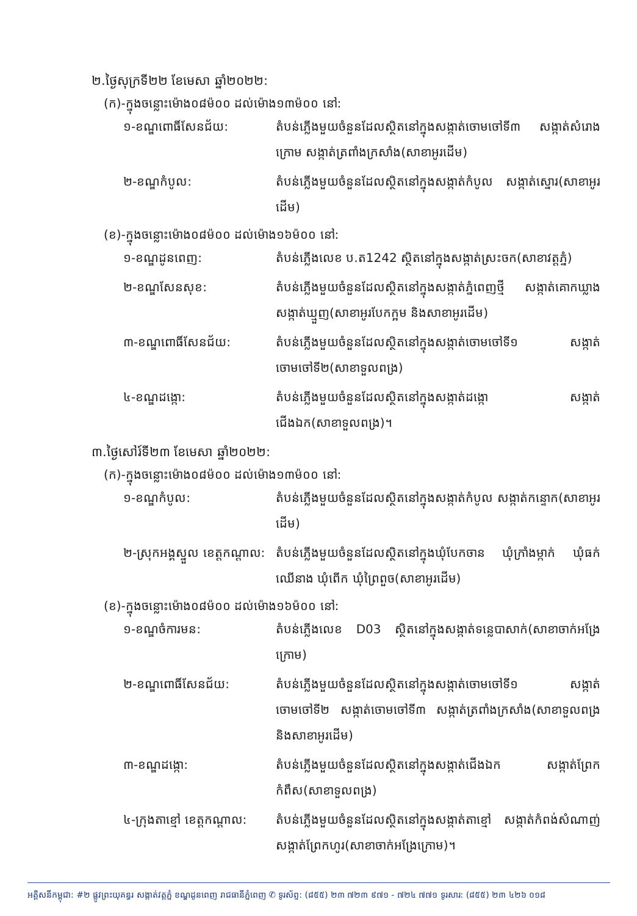២.ថ្ងៃសុក្រទី២២ ខែមេសា ឆ្នាំ២០២២:
(ក)-ក្នុងចន្លោះម៉ោង០៨ម៉០០ ដល់ម៉ោង១៣ម៉០០ នៅ:
១-ខណ្ឌពោធិ៍សែនជ័យ: តំបន់ភ្លើងមួយចំនួនដែលស្ថិតនៅក្នុងសង្កាត់ចោមចៅទី៣ សង្កាត់សំរោងក្រោម សង្កាត់ត្រពាំងក្រសាំង(សាខាអូរដើម)
២-ខណ្ឌកំបូល: តំបន់ភ្លើងមួយចំនួនដែលស្ថិតនៅក្នុងសង្កាត់កំបូល សង្កាត់ស្នោរ(សាខាអូរដើម)
(ខ)-ក្នុងចន្លោះម៉ោង០៨ម៉០០ ដល់ម៉ោង១៦ម៉០០ នៅ:
១-ខណ្ឌដូនពេញ: តំបន់ភ្លើងលេខ ប.ត1242 ស្ថិតនៅក្នុងសង្កាត់ស្រះចក(សាខាវត្តភ្នំ)
២-ខណ្ឌសែនសុខ: តំបន់ភ្លើងមួយចំនួនដែលស្ថិតនៅក្នុងសង្កាត់ភ្នំពេញថ្មី សង្កាត់គោកឃ្លាង សង្កាត់ឃ្មួញ(សាខាអូរបែកក្អម និងសាខាអូរដើម)
៣-ខណ្ឌពោធិ៍សែនជ័យ: តំបន់ភ្លើងមួយចំនួនដែលស្ថិតនៅក្នុងសង្កាត់ចោមចៅទី១ សង្កាត់ចោមចៅទី២(សាខាទួលពង្រ)
៤-ខណ្ឌដង្កោ: តំបន់ភ្លើងមួយចំនួនដែលស្ថិតនៅក្នុងសង្កាត់ដង្កោ សង្កាត់ជើងឯក(សាខាទួលពង្រ)។
៣.ថ្ងៃសៅរ៍ទី២៣ ខែមេសា ឆ្នាំ២០២២:
(ក)-ក្នុងចន្លោះម៉ោង០៨ម៉០០ ដល់ម៉ោង១៣ម៉០០ នៅ:
១-ខណ្ឌកំបូល: តំបន់ភ្លើងមួយចំនួនដែលស្ថិតនៅក្នុងសង្កាត់កំបូល សង្កាត់កន្ទោក(សាខាអូរដើម)
២-ស្រុកអង្គស្នួល ខេត្តកណ្ដាល:
តំបន់ភ្លើងមួយចំនួនដែលស្ថិតនៅក្នុងឃុំបែកចាន ឃុំក្រាំងម្កាក់ ឃុំធក់ឈើនាង ឃុំពើក ឃុំព្រៃពួច(សាខាអូរដើម)
(ខ)-ក្នុងចន្លោះម៉ោង០៨ម៉០០ ដល់ម៉ោង១៦ម៉០០ នៅ:
១-ខណ្ឌចំការមន: តំបន់ភ្លើងលេខ D03 ស្ថិតនៅក្នុងសង្កាត់ទន្លេបាសាក់(សាខាចាក់អង្រែក្រោម)
២-ខណ្ឌពោធិ៍សែនជ័យ: តំបន់ភ្លើងមួយចំនួនដែលស្ថិតនៅក្នុងសង្កាត់ចោមចៅទី១ សង្កាត់ចោមចៅទី២ សង្កាត់ចោមចៅទី៣ សង្កាត់ត្រពាំងក្រសាំង(សាខាទួលពង្រ និងសាខាអូរដើម)
៣-ខណ្ឌដង្កោ: តំបន់ភ្លើងមួយចំនួនដែលស្ថិតនៅក្នុងសង្កាត់ជើងឯក សង្កាត់ព្រែកកំពឹស(សាខាទួលពង្រ)
៤-ក្រុងតាខ្មៅ ខេត្តកណ្ដាល:
តំបន់ភ្លើងមួយចំនួនដែលស្ថិតនៅក្នុងសង្កាត់តាខ្មៅ សង្កាត់កំពង់សំណាញ់ សង្កាត់ព្រែកហូរ(សាខាចាក់អង្រែក្រោម)។
អគ្គិសនីកម្ពុជា: #២ ផ្លូវព្រះយុគន្ធរ សង្កាត់វត្តភ្នំ ខណ្ឌដូនពេញ រាជធានីភ្នំពេញ ✆ ទូរស័ព្ទ: (៨៥៥) ២៣ ៧២៣ ៩៧១ - ៧២៤ ៧៧១ ទូរសារ: (៨៥៥) ២៣ ៤២៦ ០១៨